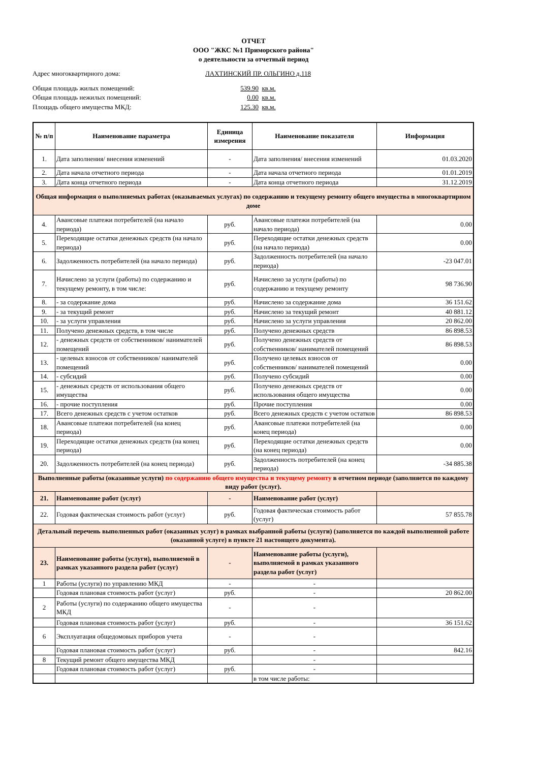ОТЧЕТ
ООО "ЖКС №1 Приморского района"
о деятельности за отчетный период
Адрес многоквартирного дома: ЛАХТИНСКИЙ ПР. ОЛЬГИНО д.118
Общая площадь жилых помещений: 539.90 кв.м.
Общая площадь нежилых помещений: 0.00 кв.м.
Площадь общего имущества МКД: 125.30 кв.м.
| № п/п | Наименование параметра | Единица измерения | Наименование показателя | Информация |
| --- | --- | --- | --- | --- |
| 1. | Дата заполнения/ внесения изменений | - | Дата заполнения/ внесения изменений | 01.03.2020 |
| 2. | Дата начала отчетного периода | - | Дата начала отчетного периода | 01.01.2019 |
| 3. | Дата конца отчетного периода | - | Дата конца отчетного периода | 31.12.2019 |
| Общая информация о выполняемых работах (оказываемых услугах) по содержанию и текущему ремонту общего имущества в многоквартирном доме | | | | |
| 4. | Авансовые платежи потребителей (на начало периода) | руб. | Авансовые платежи потребителей (на начало периода) | 0.00 |
| 5. | Переходящие остатки денежных средств (на начало периода) | руб. | Переходящие остатки денежных средств (на начало периода) | 0.00 |
| 6. | Задолженность потребителей (на начало периода) | руб. | Задолженность потребителей (на начало периода) | -23 047.01 |
| 7. | Начислено за услуги (работы) по содержанию и текущему ремонту, в том числе: | руб. | Начислено за услуги (работы) по содержанию и текущему ремонту | 98 736.90 |
| 8. | - за содержание дома | руб. | Начислено за содержание дома | 36 151.62 |
| 9. | - за текущий ремонт | руб. | Начислено за текущий ремонт | 40 881.12 |
| 10. | - за услуги управления | руб. | Начислено за услуги управления | 20 862.00 |
| 11. | Получено денежных средств, в том числе | руб. | Получено денежных средств | 86 898.53 |
| 12. | - денежных средств от собственников/ нанимателей помещений | руб. | Получено денежных средств от собственников/ нанимателей помещений | 86 898.53 |
| 13. | - целевых взносов от собственников/ нанимателей помещений | руб. | Получено целевых взносов от собственников/ нанимателей помещений | 0.00 |
| 14. | - субсидий | руб. | Получено субсидий | 0.00 |
| 15. | - денежных средств от использования общего имущества | руб. | Получено денежных средств от использования общего имущества | 0.00 |
| 16. | - прочие поступления | руб. | Прочие поступления | 0.00 |
| 17. | Всего денежных средств с учетом остатков | руб. | Всего денежных средств с учетом остатков | 86 898.53 |
| 18. | Авансовые платежи потребителей (на конец периода) | руб. | Авансовые платежи потребителей (на конец периода) | 0.00 |
| 19. | Переходящие остатки денежных средств (на конец периода) | руб. | Переходящие остатки денежных средств (на конец периода) | 0.00 |
| 20. | Задолженность потребителей (на конец периода) | руб. | Задолженность потребителей (на конец периода) | -34 885.38 |
| Выполненные работы (оказанные услуги) по содержанию общего имущества и текущему ремонту в отчетном периоде (заполняется по каждому виду работ (услуг). | | | | |
| 21. | Наименование работ (услуг) | - | Наименование работ (услуг) | |
| 22. | Годовая фактическая стоимость работ (услуг) | руб. | Годовая фактическая стоимость работ (услуг) | 57 855.78 |
| Детальный перечень выполненных работ (оказанных услуг) в рамках выбранной работы (услуги) (заполняется по каждой выполненной работе (оказанной услуге) в пункте 21 настоящего документа). | | | | |
| 23. | Наименование работы (услуги), выполняемой в рамках указанного раздела работ (услуг) | - | Наименование работы (услуги), выполняемой в рамках указанного раздела работ (услуг) | |
| 1 | Работы (услуги) по управлению МКД | - | - | |
| | Годовая плановая стоимость работ (услуг) | руб. | - | 20 862.00 |
| 2 | Работы (услуги) по содержанию общего имущества МКД | - | - | |
| | Годовая плановая стоимость работ (услуг) | руб. | - | 36 151.62 |
| 6 | Эксплуатация общедомовых приборов учета | - | - | |
| | Годовая плановая стоимость работ (услуг) | руб. | - | 842.16 |
| 8 | Текущий ремонт общего имущества МКД | | - | |
| | Годовая плановая стоимость работ (услуг) | руб. | - | |
| | | | в том числе работы: | |